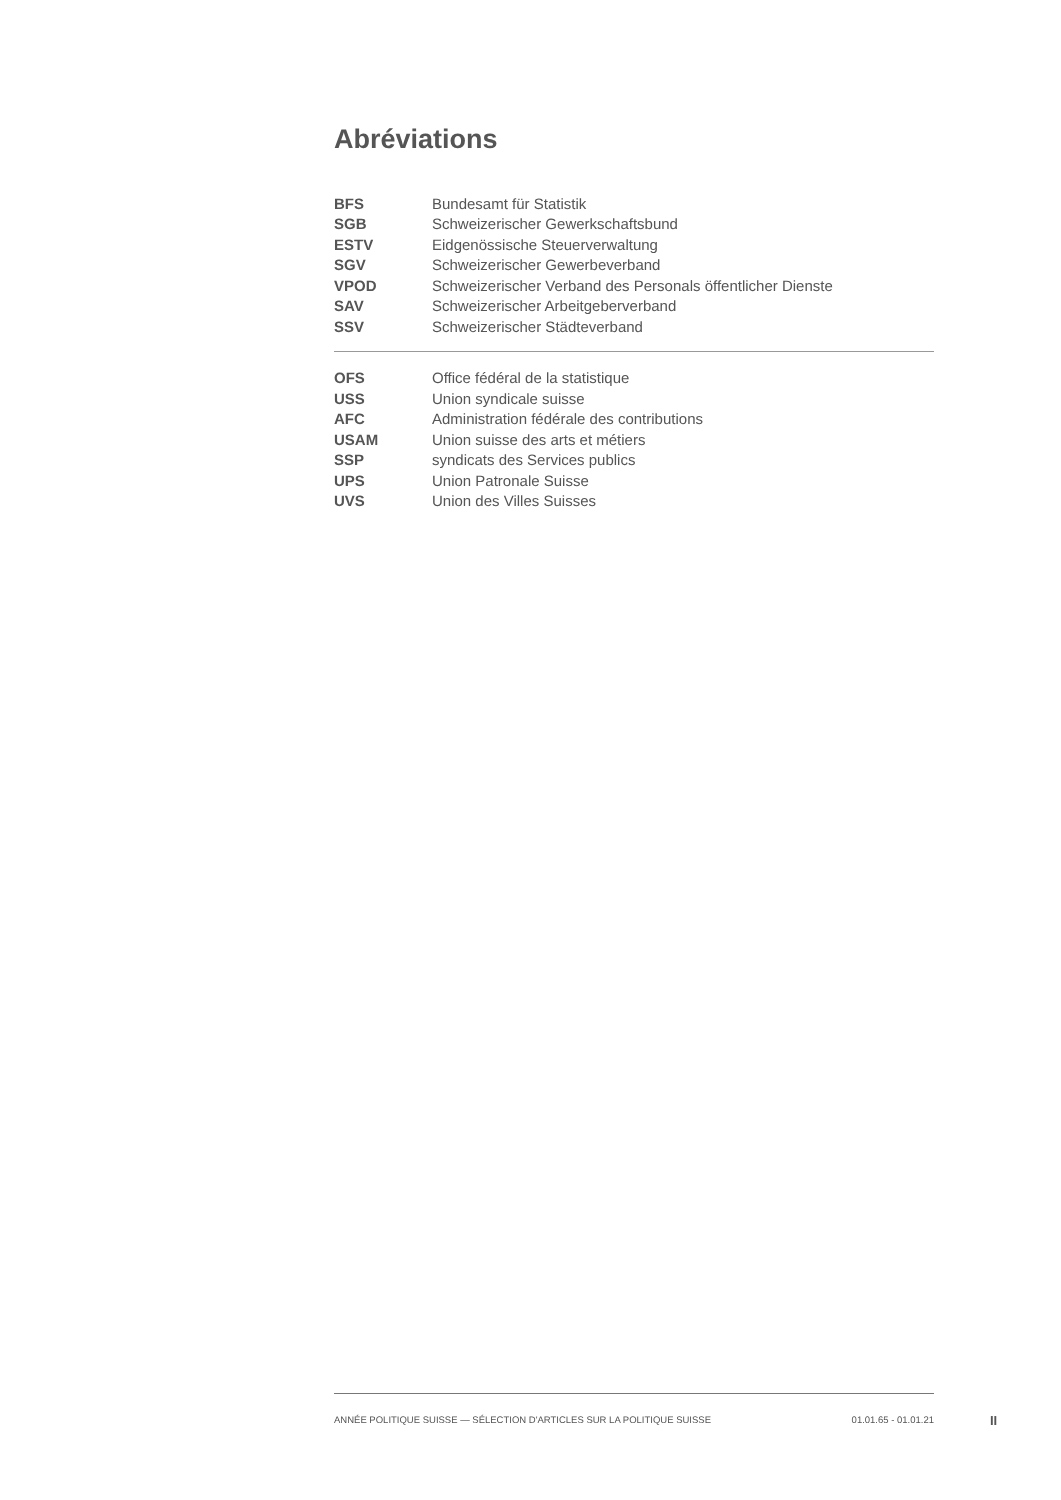Abréviations
| BFS | Bundesamt für Statistik |
| SGB | Schweizerischer Gewerkschaftsbund |
| ESTV | Eidgenössische Steuerverwaltung |
| SGV | Schweizerischer Gewerbeverband |
| VPOD | Schweizerischer Verband des Personals öffentlicher Dienste |
| SAV | Schweizerischer Arbeitgeberverband |
| SSV | Schweizerischer Städteverband |
| OFS | Office fédéral de la statistique |
| USS | Union syndicale suisse |
| AFC | Administration fédérale des contributions |
| USAM | Union suisse des arts et métiers |
| SSP | syndicats des Services publics |
| UPS | Union Patronale Suisse |
| UVS | Union des Villes Suisses |
ANNÉE POLITIQUE SUISSE — SÉLECTION D'ARTICLES SUR LA POLITIQUE SUISSE 01.01.65 - 01.01.21
II